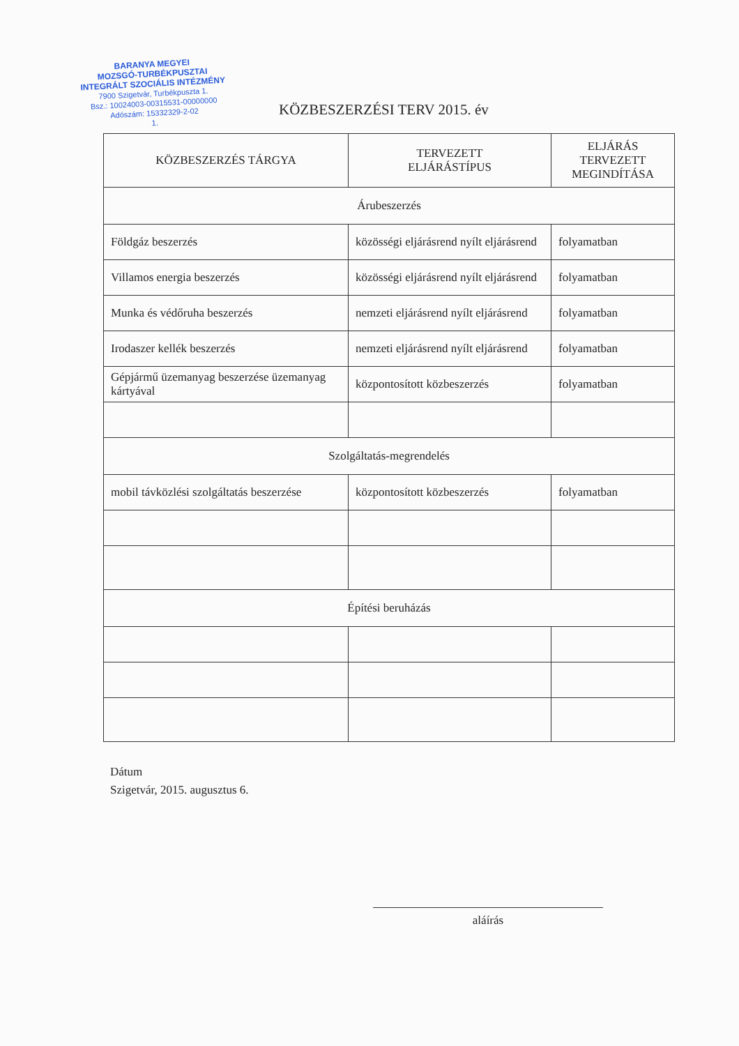BARANYA MEGYEI
MOZSGÓ-TURBÉKPUSZTAI
INTEGRÁLT SZOCIÁLIS INTÉZMÉNY
7900 Szigetvár, Turbékpuszta 1.
Bsz.: 10024003-00315531-00000000
Adószám: 15332329-2-02
1.
KÖZBESZERZÉSI TERV 2015. év
| KÖZBESZERZÉS TÁRGYA | TERVEZETT ELJÁRÁSTÍPUS | ELJÁRÁS TERVEZETT MEGINDÍTÁSA |
| --- | --- | --- |
| Árubeszerzés | | |
| Földgáz beszerzés | közösségi eljárásrend nyílt eljárásrend | folyamatban |
| Villamos energia beszerzés | közösségi eljárásrend nyílt eljárásrend | folyamatban |
| Munka és védőruha beszerzés | nemzeti eljárásrend nyílt eljárásrend | folyamatban |
| Irodaszer kellék beszerzés | nemzeti eljárásrend nyílt eljárásrend | folyamatban |
| Gépjármű üzemanyag beszerzése üzemanyag kártyával | központosított közbeszerzés | folyamatban |
| Szolgáltatás-megrendelés | | |
| mobil távközlési szolgáltatás beszerzése | központosított közbeszerzés | folyamatban |
| Építési beruházás | | |
Dátum
Szigetvár, 2015. augusztus 6.
aláírás